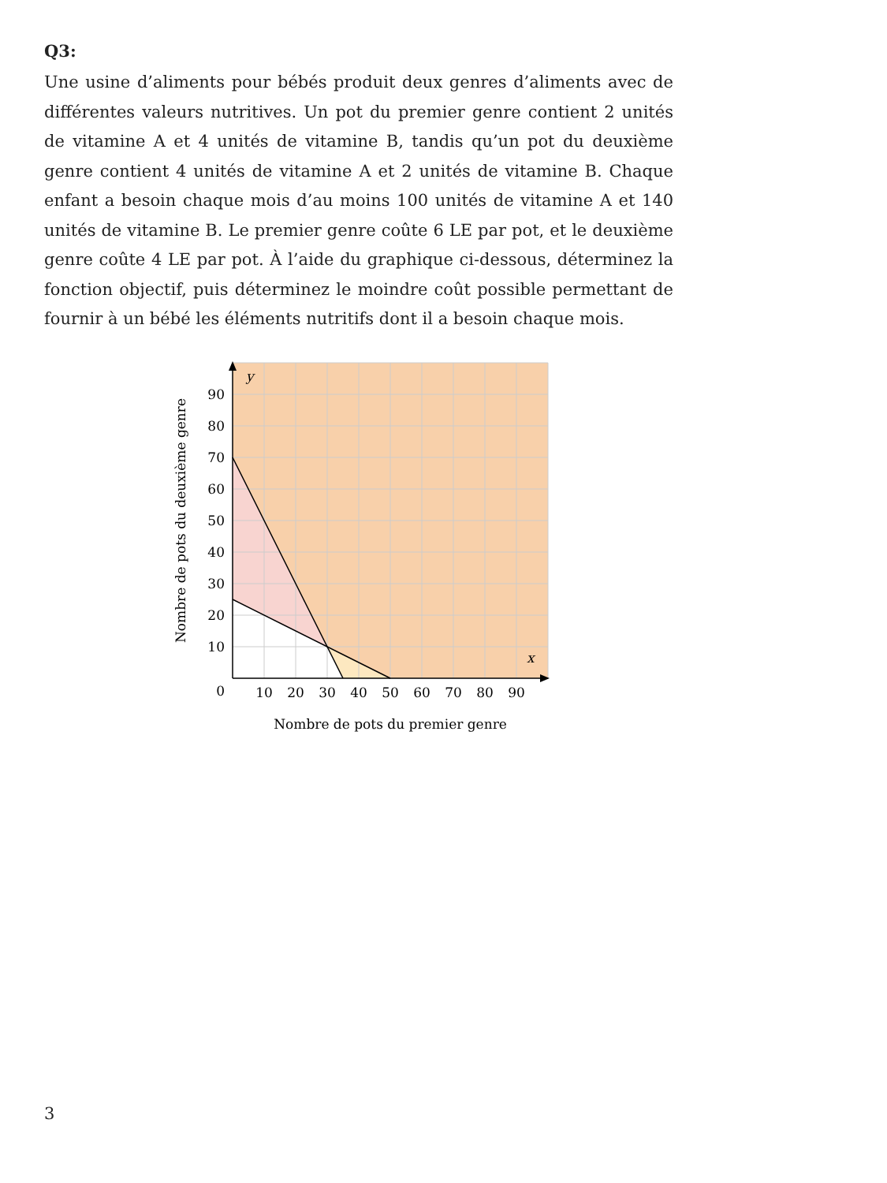Q3:
Une usine d’aliments pour bébés produit deux genres d’aliments avec de différentes valeurs nutritives. Un pot du premier genre contient 2 unités de vitamine A et 4 unités de vitamine B, tandis qu’un pot du deuxième genre contient 4 unités de vitamine A et 2 unités de vitamine B. Chaque enfant a besoin chaque mois d’au moins 100 unités de vitamine A et 140 unités de vitamine B. Le premier genre coûte 6 LE par pot, et le deuxième genre coûte 4 LE par pot. À l’aide du graphique ci-dessous, déterminez la fonction objectif, puis déterminez le moindre coût possible permettant de fournir à un bébé les éléments nutritifs dont il a besoin chaque mois.
y
x
90
80
70
60
50
40
30
20
10
0
10
20
30
40
50
60
70
80
90
Nombre de pots du premier genre
Nombre de pots du deuxième genre
3